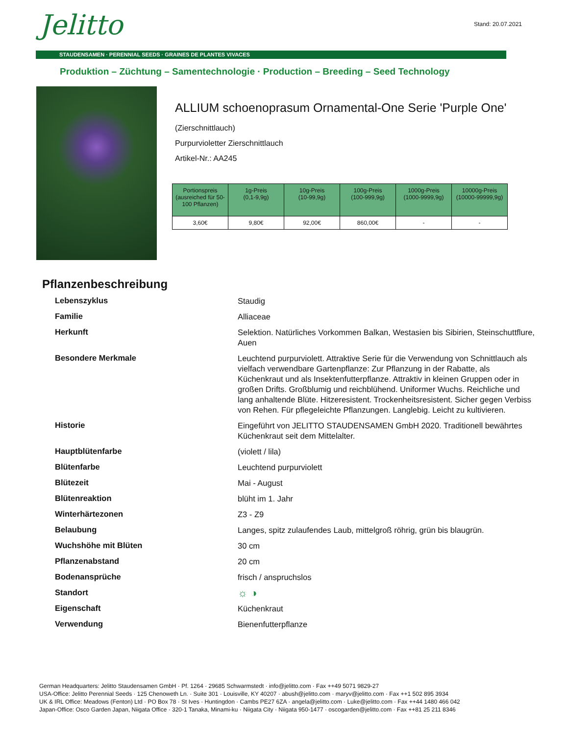Stand: 20.07.2021 Jelitto
STAUDENSAMEN · PERENNIAL SEEDS · GRAINES DE PLANTES VIVACES
Produktion – Züchtung – Samentechnologie · Production – Breeding – Seed Technology
ALLIUM schoenoprasum Ornamental-One Serie 'Purple One'
(Zierschnittlauch)
Purpurvioletter Zierschnittlauch
Artikel-Nr.: AA245
| Portionspreis (ausreiched für 50-100 Pflanzen) | 1g-Preis (0,1-9,9g) | 10g-Preis (10-99,9g) | 100g-Preis (100-999,9g) | 1000g-Preis (1000-9999,9g) | 10000g-Preis (10000-99999,9g) |
| --- | --- | --- | --- | --- | --- |
| 3,60€ | 9,80€ | 92,00€ | 860,00€ | - | - |
Pflanzenbeschreibung
| Lebenszyklus | Staudig |
| Familie | Alliaceae |
| Herkunft | Selektion. Natürliches Vorkommen Balkan, Westasien bis Sibirien, Steinschuttflure, Auen |
| Besondere Merkmale | Leuchtend purpurviolett. Attraktive Serie für die Verwendung von Schnittlauch als vielfach verwendbare Gartenpflanze: Zur Pflanzung in der Rabatte, als Küchenkraut und als Insektenfutterpflanze. Attraktiv in kleinen Gruppen oder in großen Drifts. Großblumig und reichblühend. Uniformer Wuchs. Reichliche und lang anhaltende Blüte. Hitzeresistent. Trockenheitsresistent. Sicher gegen Verbiss von Rehen. Für pflegeleichte Pflanzungen. Langlebig. Leicht zu kultivieren. |
| Historie | Eingeführt von JELITTO STAUDENSAMEN GmbH 2020. Traditionell bewährtes Küchenkraut seit dem Mittelalter. |
| Hauptblütenfarbe | (violett / lila) |
| Blütenfarbe | Leuchtend purpurviolett |
| Blütezeit | Mai - August |
| Blütenreaktion | blüht im 1. Jahr |
| Winterhärtezonen | Z3 - Z9 |
| Belaubung | Langes, spitz zulaufendes Laub, mittelgroß röhrig, grün bis blaugrün. |
| Wuchshöhe mit Blüten | 30 cm |
| Pflanzenabstand | 20 cm |
| Bodenansprüche | frisch / anspruchslos |
| Standort | ☼ ◑ |
| Eigenschaft | Küchenkraut |
| Verwendung | Bienenfutterpflanze |
German Headquarters: Jelitto Staudensamen GmbH · Pf. 1264 · 29685 Schwarmstedt · info@jelitto.com · Fax ++49 5071 9829-27
USA-Office: Jelitto Perennial Seeds · 125 Chenoweth Ln. · Suite 301 · Louisville, KY 40207 · abush@jelitto.com · maryv@jelitto.com · Fax ++1 502 895 3934
UK & IRL Office: Meadows (Fenton) Ltd · PO Box 78 · St Ives · Huntingdon · Cambs PE27 6ZA · angela@jelitto.com · Luke@jelitto.com · Fax ++44 1480 466 042
Japan-Office: Osco Garden Japan, Niigata Office · 320-1 Tanaka, Minami-ku · Niigata City · Niigata 950-1477 · oscogarden@jelitto.com · Fax ++81 25 211 8346